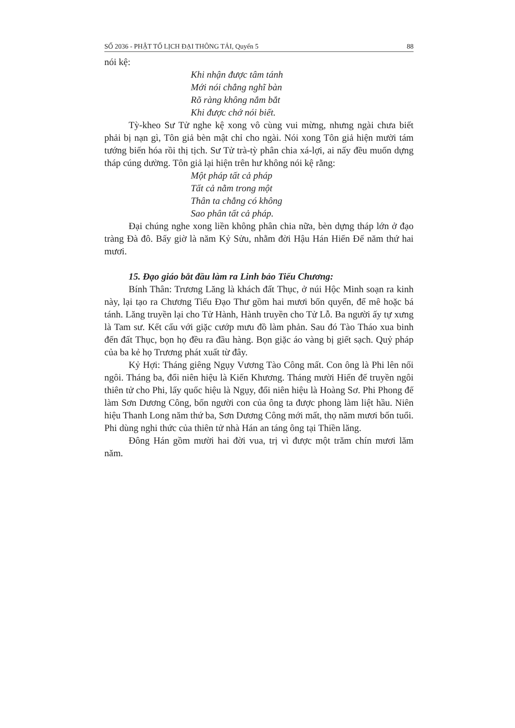SỐ 2036 - PHẬT TỔ LỊCH ĐẠI THÔNG TẢI, Quyển 5 88
nói kệ:
Khi nhận được tâm tánh
Mới nói chẳng nghĩ bàn
Rõ ràng không nắm bắt
Khi được chớ nói biết.
Tỳ-kheo Sư Tử nghe kệ xong vô cùng vui mừng, nhưng ngài chưa biết phải bị nạn gì, Tôn giả bèn mật chỉ cho ngài. Nói xong Tôn giả hiện mười tám tướng biến hóa rồi thị tịch. Sư Tử trà-tỳ phân chia xá-lợi, ai nấy đều muốn dựng tháp cúng dường. Tôn giả lại hiện trên hư không nói kệ rằng:
Một pháp tất cả pháp
Tất cả nằm trong một
Thân ta chẳng có không
Sao phân tất cả pháp.
Đại chúng nghe xong liền không phân chia nữa, bèn dựng tháp lớn ở đạo tràng Đà đô. Bấy giờ là năm Kỷ Sửu, nhằm đời Hậu Hán Hiến Đế năm thứ hai mươi.
15. Đạo giáo bắt đầu làm ra Linh bảo Tiếu Chương:
Bính Thân: Trương Lăng là khách đất Thục, ở núi Hộc Minh soạn ra kinh này, lại tạo ra Chương Tiếu Đạo Thư gồm hai mươi bốn quyển, để mê hoặc bá tánh. Lăng truyền lại cho Tử Hành, Hành truyền cho Tử Lỗ. Ba người ấy tự xưng là Tam sư. Kết cấu với giặc cướp mưu đồ làm phản. Sau đó Tào Tháo xua binh đến đất Thục, bọn họ đều ra đầu hàng. Bọn giặc áo vàng bị giết sạch. Quỷ pháp của ba kẻ họ Trương phát xuất từ đây.
Kỷ Hợi: Tháng giêng Ngụy Vương Tào Công mất. Con ông là Phi lên nối ngôi. Tháng ba, đổi niên hiệu là Kiến Khương. Tháng mười Hiến đế truyền ngôi thiên tử cho Phi, lấy quốc hiệu là Ngụy, đổi niên hiệu là Hoàng Sơ. Phi Phong đế làm Sơn Dương Công, bốn người con của ông ta được phong làm liệt hầu. Niên hiệu Thanh Long năm thứ ba, Sơn Dương Công mới mất, thọ năm mươi bốn tuổi. Phi dùng nghi thức của thiên tử nhà Hán an táng ông tại Thiền lăng.
Đông Hán gồm mười hai đời vua, trị vì được một trăm chín mươi lăm năm.